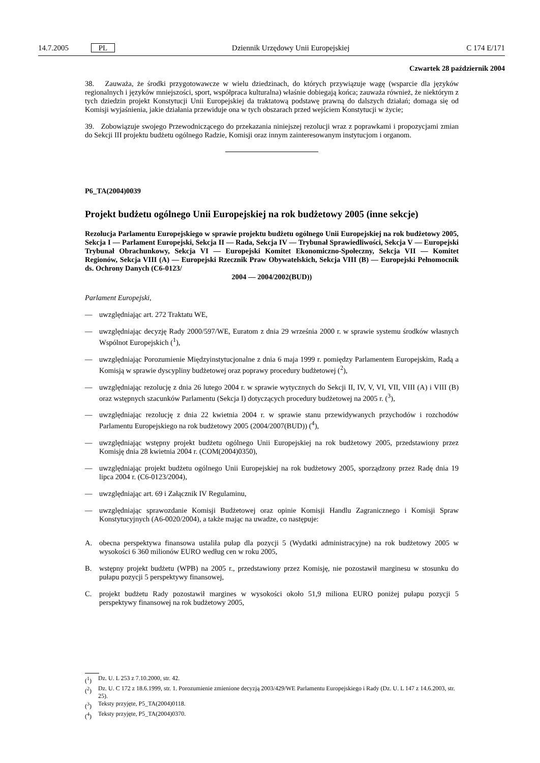14.7.2005 PL Dziennik Urzędowy Unii Europejskiej C 174 E/171
Czwartek 28 październik 2004
38. Zauważa, że środki przygotowawcze w wielu dziedzinach, do których przywiązuje wagę (wsparcie dla języków regionalnych i języków mniejszości, sport, współpraca kulturalna) właśnie dobiegają końca; zauważa również, że niektórym z tych dziedzin projekt Konstytucji Unii Europejskiej da traktatową podstawę prawną do dalszych działań; domaga się od Komisji wyjaśnienia, jakie działania przewiduje ona w tych obszarach przed wejściem Konstytucji w życie;
39. Zobowiązuje swojego Przewodniczącego do przekazania niniejszej rezolucji wraz z poprawkami i propozycjami zmian do Sekcji III projektu budżetu ogólnego Radzie, Komisji oraz innym zainteresowanym instytucjom i organom.
P6_TA(2004)0039
Projekt budżetu ogólnego Unii Europejskiej na rok budżetowy 2005 (inne sekcje)
Rezolucja Parlamentu Europejskiego w sprawie projektu budżetu ogólnego Unii Europejskiej na rok budżetowy 2005, Sekcja I — Parlament Europejski, Sekcja II — Rada, Sekcja IV — Trybunał Sprawiedliwości, Sekcja V — Europejski Trybunał Obrachunkowy, Sekcja VI — Europejski Komitet Ekonomiczno-Społeczny, Sekcja VII — Komitet Regionów, Sekcja VIII (A) — Europejski Rzecznik Praw Obywatelskich, Sekcja VIII (B) — Europejski Pełnomocnik ds. Ochrony Danych (C6-0123/
2004 — 2004/2002(BUD))
Parlament Europejski,
— uwzględniając art. 272 Traktatu WE,
— uwzględniając decyzję Rady 2000/597/WE, Euratom z dnia 29 września 2000 r. w sprawie systemu środków własnych Wspólnot Europejskich (<sup>1</sup>),
— uwzględniając Porozumienie Międzyinstytucjonalne z dnia 6 maja 1999 r. pomiędzy Parlamentem Europejskim, Radą a Komisją w sprawie dyscypliny budżetowej oraz poprawy procedury budżetowej (<sup>2</sup>),
— uwzględniając rezolucję z dnia 26 lutego 2004 r. w sprawie wytycznych do Sekcji II, IV, V, VI, VII, VIII (A) i VIII (B) oraz wstępnych szacunków Parlamentu (Sekcja I) dotyczących procedury budżetowej na 2005 r. (<sup>3</sup>),
— uwzględniając rezolucję z dnia 22 kwietnia 2004 r. w sprawie stanu przewidywanych przychodów i rozchodów Parlamentu Europejskiego na rok budżetowy 2005 (2004/2007(BUD)) (<sup>4</sup>),
— uwzględniając wstępny projekt budżetu ogólnego Unii Europejskiej na rok budżetowy 2005, przedstawiony przez Komisję dnia 28 kwietnia 2004 r. (COM(2004)0350),
— uwzględniając projekt budżetu ogólnego Unii Europejskiej na rok budżetowy 2005, sporządzony przez Radę dnia 19 lipca 2004 r. (C6-0123/2004),
— uwzględniając art. 69 i Załącznik IV Regulaminu,
— uwzględniając sprawozdanie Komisji Budżetowej oraz opinie Komisji Handlu Zagranicznego i Komisji Spraw Konstytucyjnych (A6-0020/2004), a także mając na uwadze, co następuje:
A. obecna perspektywa finansowa ustaliła pułap dla pozycji 5 (Wydatki administracyjne) na rok budżetowy 2005 w wysokości 6 360 milionów EURO według cen w roku 2005,
B. wstępny projekt budżetu (WPB) na 2005 r., przedstawiony przez Komisję, nie pozostawił marginesu w stosunku do pułapu pozycji 5 perspektywy finansowej,
C. projekt budżetu Rady pozostawił margines w wysokości około 51,9 miliona EURO poniżej pułapu pozycji 5 perspektywy finansowej na rok budżetowy 2005,
(<sup>1</sup>) Dz. U. L 253 z 7.10.2000, str. 42.
(<sup>2</sup>) Dz. U. C 172 z 18.6.1999, str. 1. Porozumienie zmienione decyzją 2003/429/WE Parlamentu Europejskiego i Rady (Dz. U. L 147 z 14.6.2003, str. 25).
(<sup>3</sup>) Teksty przyjęte, P5_TA(2004)0118.
(<sup>4</sup>) Teksty przyjęte, P5_TA(2004)0370.